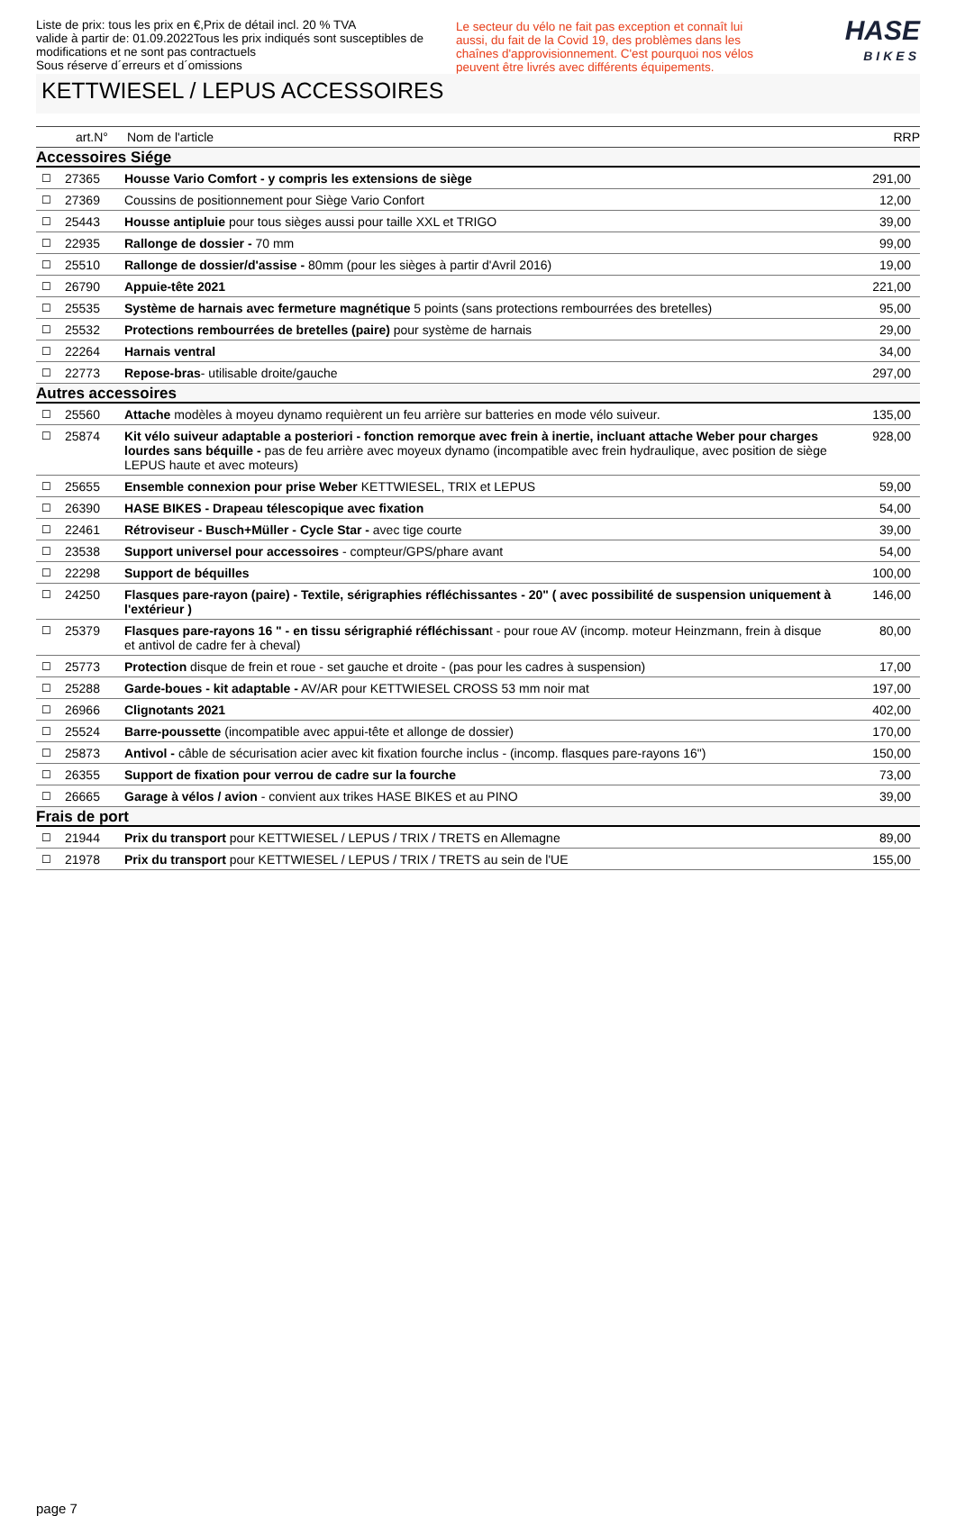Liste de prix: tous les prix en €,Prix de détail incl. 20 % TVA
valide à partir de: 01.09.2022Tous les prix indiqués sont susceptibles de modifications et ne sont pas contractuels
Sous réserve d´erreurs et d´omissions
Le secteur du vélo ne fait pas exception et connaît lui aussi, du fait de la Covid 19, des problèmes dans les chaînes d'approvisionnement. C'est pourquoi nos vélos peuvent être livrés avec différents équipements.
HASE
BIKES
KETTWIESEL / LEPUS ACCESSOIRES
| | art.N° | Nom de l'article | RRP |
| --- | --- | --- | --- |
| Accessoires Siége | | | |
| ☐ | 27365 | Housse Vario Comfort - y compris les extensions de siège | 291,00 |
| ☐ | 27369 | Coussins de positionnement pour Siège Vario Confort | 12,00 |
| ☐ | 25443 | Housse antipluie pour tous sièges aussi pour taille XXL et TRIGO | 39,00 |
| ☐ | 22935 | Rallonge de dossier - 70 mm | 99,00 |
| ☐ | 25510 | Rallonge de dossier/d'assise - 80mm (pour les sièges à partir d'Avril 2016) | 19,00 |
| ☐ | 26790 | Appuie-tête 2021 | 221,00 |
| ☐ | 25535 | Système de harnais avec fermeture magnétique 5 points (sans protections rembourrées des bretelles) | 95,00 |
| ☐ | 25532 | Protections rembourrées de bretelles (paire) pour système de harnais | 29,00 |
| ☐ | 22264 | Harnais ventral | 34,00 |
| ☐ | 22773 | Repose-bras - utilisable droite/gauche | 297,00 |
| Autres accessoires | | | |
| ☐ | 25560 | Attache modèles à moyeu dynamo requièrent un feu arrière sur batteries en mode vélo suiveur. | 135,00 |
| ☐ | 25874 | Kit vélo suiveur adaptable a posteriori - fonction remorque avec frein à inertie, incluant attache Weber pour charges lourdes sans béquille - pas de feu arrière avec moyeux dynamo (incompatible avec frein hydraulique, avec position de siège LEPUS haute et avec moteurs) | 928,00 |
| ☐ | 25655 | Ensemble connexion pour prise Weber KETTWIESEL, TRIX et LEPUS | 59,00 |
| ☐ | 26390 | HASE BIKES - Drapeau télescopique avec fixation | 54,00 |
| ☐ | 22461 | Rétroviseur - Busch+Müller - Cycle Star - avec tige courte | 39,00 |
| ☐ | 23538 | Support universel pour accessoires - compteur/GPS/phare avant | 54,00 |
| ☐ | 22298 | Support de béquilles | 100,00 |
| ☐ | 24250 | Flasques pare-rayon (paire) - Textile, sérigraphies réfléchissantes - 20" ( avec possibilité de suspension uniquement à l'extérieur ) | 146,00 |
| ☐ | 25379 | Flasques pare-rayons 16 " - en tissu sérigraphié réfléchissan t - pour roue AV (incomp. moteur Heinzmann, frein à disque et antivol de cadre fer à cheval) | 80,00 |
| ☐ | 25773 | Protection disque de frein et roue - set gauche et droite - (pas pour les cadres à suspension) | 17,00 |
| ☐ | 25288 | Garde-boues - kit adaptable - AV/AR pour KETTWIESEL CROSS 53 mm noir mat | 197,00 |
| ☐ | 26966 | Clignotants 2021 | 402,00 |
| ☐ | 25524 | Barre-poussette (incompatible avec appui-tête et allonge de dossier) | 170,00 |
| ☐ | 25873 | Antivol - câble de sécurisation acier avec kit fixation fourche inclus - (incomp. flasques pare-rayons 16") | 150,00 |
| ☐ | 26355 | Support de fixation pour verrou de cadre sur la fourche | 73,00 |
| ☐ | 26665 | Garage à vélos / avion - convient aux trikes HASE BIKES et au PINO | 39,00 |
| Frais de port | | | |
| ☐ | 21944 | Prix du transport pour KETTWIESEL / LEPUS / TRIX / TRETS en Allemagne | 89,00 |
| ☐ | 21978 | Prix du transport pour KETTWIESEL / LEPUS / TRIX / TRETS au sein de l'UE | 155,00 |
page 7